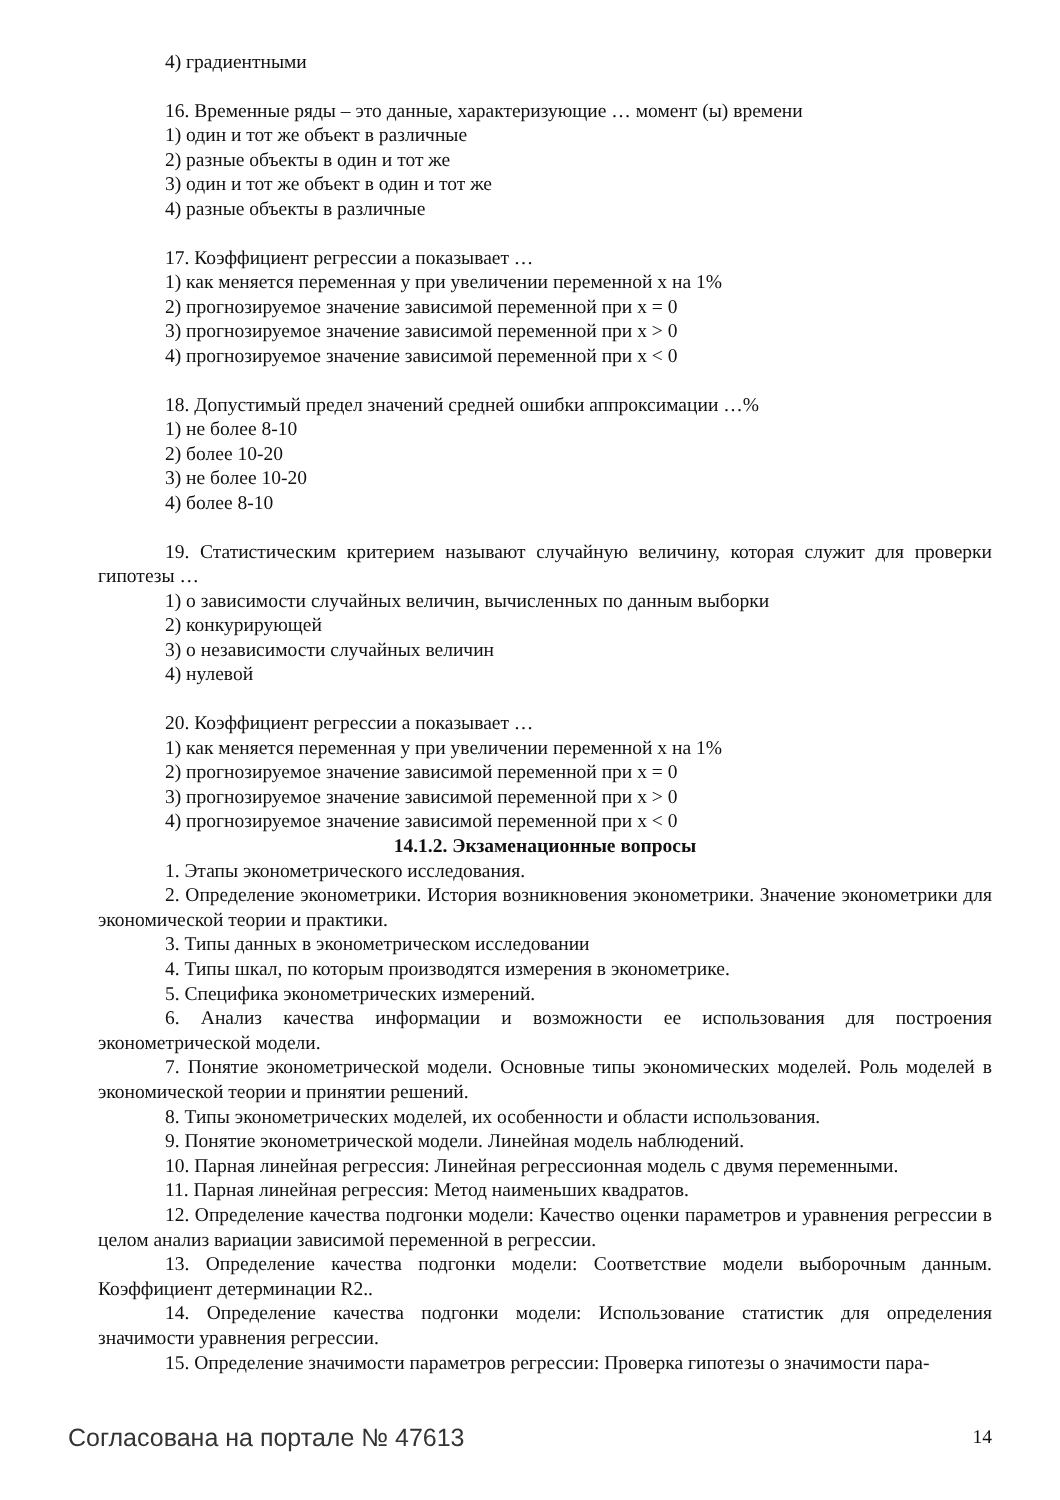4) градиентными
16. Временные ряды – это данные, характеризующие … момент (ы) времени
1) один и тот же объект в различные
2) разные объекты в один и тот же
3) один и тот же объект в один и тот же
4) разные объекты в различные
17. Коэффициент регрессии a показывает …
1) как меняется переменная y при увеличении переменной x на 1%
2) прогнозируемое значение зависимой переменной при x = 0
3) прогнозируемое значение зависимой переменной при x > 0
4) прогнозируемое значение зависимой переменной при x < 0
18. Допустимый предел значений средней ошибки аппроксимации …%
1) не более 8-10
2) более 10-20
3) не более 10-20
4) более 8-10
19. Статистическим критерием называют случайную величину, которая служит для проверки гипотезы …
1) о зависимости случайных величин, вычисленных по данным выборки
2) конкурирующей
3) о независимости случайных величин
4) нулевой
20. Коэффициент регрессии a показывает …
1) как меняется переменная y при увеличении переменной x на 1%
2) прогнозируемое значение зависимой переменной при x = 0
3) прогнозируемое значение зависимой переменной при x > 0
4) прогнозируемое значение зависимой переменной при x < 0
14.1.2. Экзаменационные вопросы
1. Этапы эконометрического исследования.
2. Определение эконометрики. История возникновения эконометрики. Значение эконометрики для экономической теории и практики.
3. Типы данных в эконометрическом исследовании
4. Типы шкал, по которым производятся измерения в эконометрике.
5. Специфика эконометрических измерений.
6. Анализ качества информации и возможности ее использования для построения эконометрической модели.
7. Понятие эконометрической модели. Основные типы экономических моделей. Роль моделей в экономической теории и принятии решений.
8. Типы эконометрических моделей, их особенности и области использования.
9. Понятие эконометрической модели. Линейная модель наблюдений.
10. Парная линейная регрессия: Линейная регрессионная модель с двумя переменными.
11. Парная линейная регрессия: Метод наименьших квадратов.
12. Определение качества подгонки модели: Качество оценки параметров и уравнения регрессии в целом анализ вариации зависимой переменной в регрессии.
13. Определение качества подгонки модели: Соответствие модели выборочным данным. Коэффициент детерминации R2..
14. Определение качества подгонки модели: Использование статистик для определения значимости уравнения регрессии.
15. Определение значимости параметров регрессии: Проверка гипотезы о значимости пара-
Согласована на портале № 47613 14